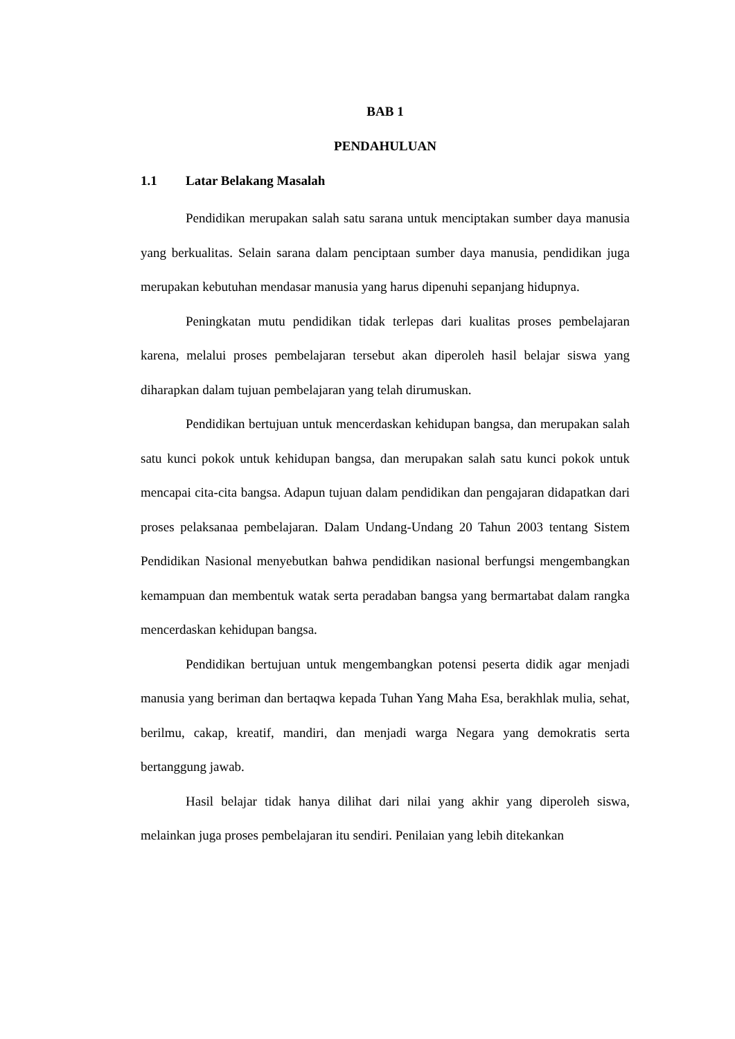BAB 1
PENDAHULUAN
1.1 Latar Belakang Masalah
Pendidikan merupakan salah satu sarana untuk menciptakan sumber daya manusia yang berkualitas. Selain sarana dalam penciptaan sumber daya manusia, pendidikan juga merupakan kebutuhan mendasar manusia yang harus dipenuhi sepanjang hidupnya.
Peningkatan mutu pendidikan tidak terlepas dari kualitas proses pembelajaran karena, melalui proses pembelajaran tersebut akan diperoleh hasil belajar siswa yang diharapkan dalam tujuan pembelajaran yang telah dirumuskan.
Pendidikan bertujuan untuk mencerdaskan kehidupan bangsa, dan merupakan salah satu kunci pokok untuk kehidupan bangsa, dan merupakan salah satu kunci pokok untuk mencapai cita-cita bangsa. Adapun tujuan dalam pendidikan dan pengajaran didapatkan dari proses pelaksanaa pembelajaran. Dalam Undang-Undang 20 Tahun 2003 tentang Sistem Pendidikan Nasional menyebutkan bahwa pendidikan nasional berfungsi mengembangkan kemampuan dan membentuk watak serta peradaban bangsa yang bermartabat dalam rangka mencerdaskan kehidupan bangsa.
Pendidikan bertujuan untuk mengembangkan potensi peserta didik agar menjadi manusia yang beriman dan bertaqwa kepada Tuhan Yang Maha Esa, berakhlak mulia, sehat, berilmu, cakap, kreatif, mandiri, dan menjadi warga Negara yang demokratis serta bertanggung jawab.
Hasil belajar tidak hanya dilihat dari nilai yang akhir yang diperoleh siswa, melainkan juga proses pembelajaran itu sendiri. Penilaian yang lebih ditekankan